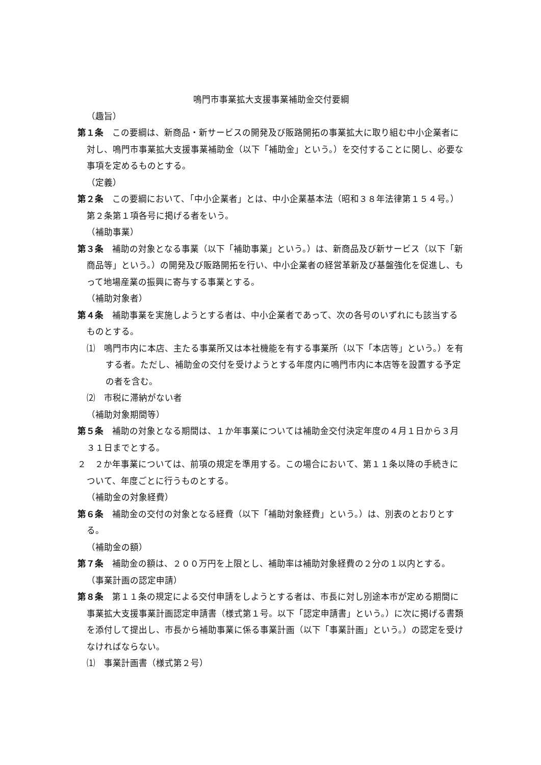鳴門市事業拡大支援事業補助金交付要綱
（趣旨）
第１条　この要綱は、新商品・新サービスの開発及び販路開拓の事業拡大に取り組む中小企業者に対し、鳴門市事業拡大支援事業補助金（以下「補助金」という。）を交付することに関し、必要な事項を定めるものとする。
（定義）
第２条　この要綱において、「中小企業者」とは、中小企業基本法（昭和３８年法律第１５４号。）第２条第１項各号に掲げる者をいう。
（補助事業）
第３条　補助の対象となる事業（以下「補助事業」という。）は、新商品及び新サービス（以下「新商品等」という。）の開発及び販路開拓を行い、中小企業者の経営革新及び基盤強化を促進し、もって地場産業の振興に寄与する事業とする。
（補助対象者）
第４条　補助事業を実施しようとする者は、中小企業者であって、次の各号のいずれにも該当するものとする。
⑴　鳴門市内に本店、主たる事業所又は本社機能を有する事業所（以下「本店等」という。）を有する者。ただし、補助金の交付を受けようとする年度内に鳴門市内に本店等を設置する予定の者を含む。
⑵　市税に滞納がない者
（補助対象期間等）
第５条　補助の対象となる期間は、１か年事業については補助金交付決定年度の４月１日から３月３１日までとする。
２　２か年事業については、前項の規定を準用する。この場合において、第１１条以降の手続きについて、年度ごとに行うものとする。
（補助金の対象経費）
第６条　補助金の交付の対象となる経費（以下「補助対象経費」という。）は、別表のとおりとする。
（補助金の額）
第７条　補助金の額は、２００万円を上限とし、補助率は補助対象経費の２分の１以内とする。
（事業計画の認定申請）
第８条　第１１条の規定による交付申請をしようとする者は、市長に対し別途本市が定める期間に事業拡大支援事業計画認定申請書（様式第１号。以下「認定申請書」という。）に次に掲げる書類を添付して提出し、市長から補助事業に係る事業計画（以下「事業計画」という。）の認定を受けなければならない。
⑴　事業計画書（様式第２号）